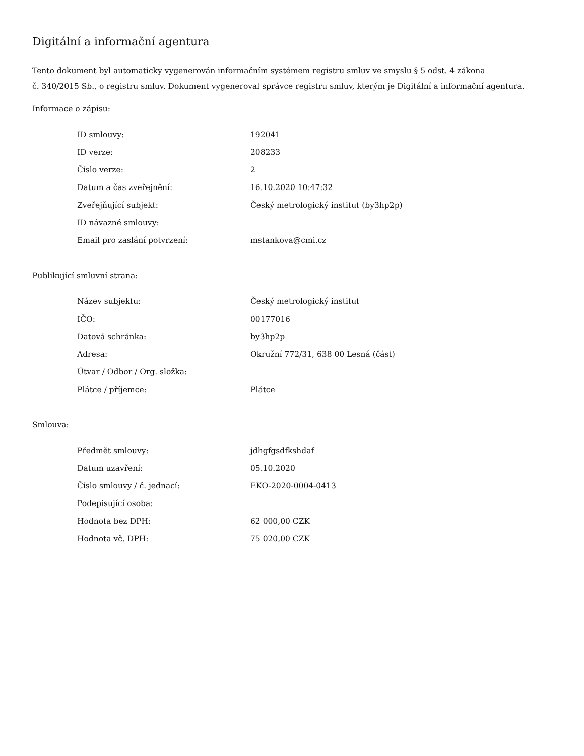Digitální a informační agentura
Tento dokument byl automaticky vygenerován informačním systémem registru smluv ve smyslu § 5 odst. 4 zákona
č. 340/2015 Sb., o registru smluv. Dokument vygeneroval správce registru smluv, kterým je Digitální a informační agentura.
Informace o zápisu:
| ID smlouvy: | 192041 |
| ID verze: | 208233 |
| Číslo verze: | 2 |
| Datum a čas zveřejnění: | 16.10.2020 10:47:32 |
| Zveřejňující subjekt: | Český metrologický institut (by3hp2p) |
| ID návazné smlouvy: | |
| Email pro zaslání potvrzení: | mstankova@cmi.cz |
Publikující smluvní strana:
| Název subjektu: | Český metrologický institut |
| IČO: | 00177016 |
| Datová schránka: | by3hp2p |
| Adresa: | Okružní 772/31, 638 00 Lesná (část) |
| Útvar / Odbor / Org. složka: | |
| Plátce / příjemce: | Plátce |
Smlouva:
| Předmět smlouvy: | jdhgfgsdfkshdaf |
| Datum uzavření: | 05.10.2020 |
| Číslo smlouvy / č. jednací: | EKO-2020-0004-0413 |
| Podepisující osoba: | |
| Hodnota bez DPH: | 62 000,00 CZK |
| Hodnota vč. DPH: | 75 020,00 CZK |